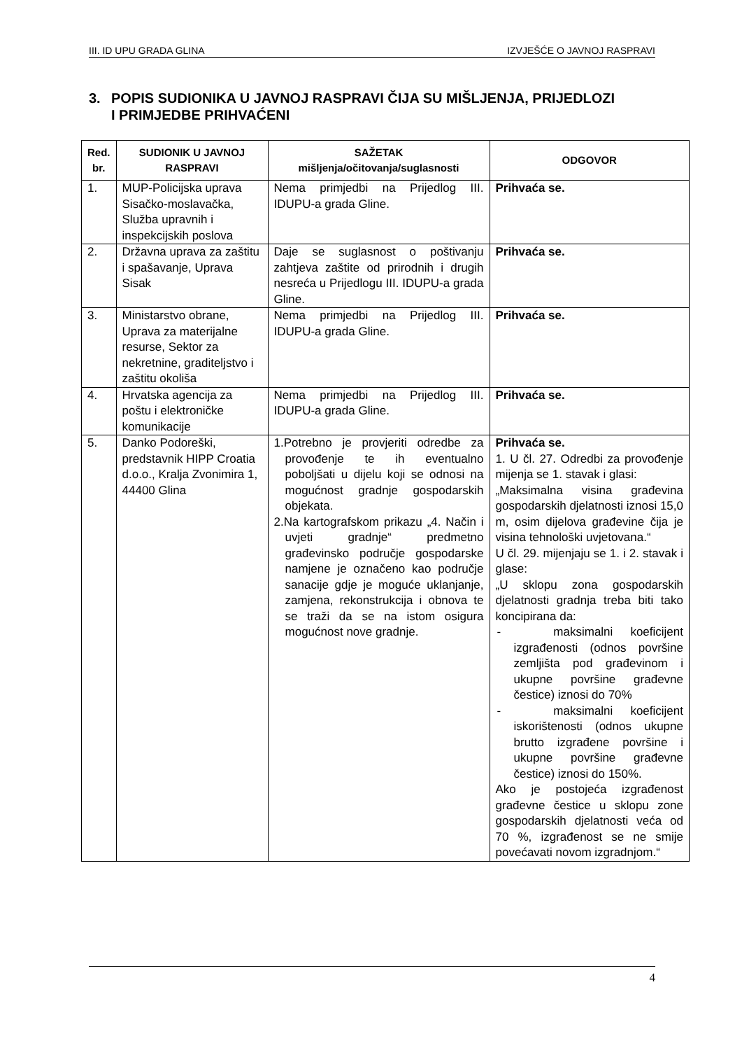III. ID UPU GRADA GLINA IZVJEŠĆE O JAVNOJ RASPRAVI
3. POPIS SUDIONIKA U JAVNOJ RASPRAVI ČIJA SU MIŠLJENJA, PRIJEDLOZI
I PRIMJEDBE PRIHVAĆENI
| Red. br. | SUDIONIK U JAVNOJ RASPRAVI | SAŽETAK mišljenja/očitovanja/suglasnosti | ODGOVOR |
| --- | --- | --- | --- |
| 1. | MUP-Policijska uprava Sisačko-moslavačka, Služba upravnih i inspekcijskih poslova | Nema primjedbi na Prijedlog III. IDUPU-a grada Gline. | Prihvaća se. |
| 2. | Državna uprava za zaštitu i spašavanje, Uprava Sisak | Daje se suglasnost o poštivanju zahtjeva zaštite od prirodnih i drugih nesreća u Prijedlogu III. IDUPU-a grada Gline. | Prihvaća se. |
| 3. | Ministarstvo obrane, Uprava za materijalne resurse, Sektor za nekretnine, graditeljstvo i zaštitu okoliša | Nema primjedbi na Prijedlog III. IDUPU-a grada Gline. | Prihvaća se. |
| 4. | Hrvatska agencija za poštu i elektroničke komunikacije | Nema primjedbi na Prijedlog III. IDUPU-a grada Gline. | Prihvaća se. |
| 5. | Danko Podoreški, predstavnik HIPP Croatia d.o.o., Kralja Zvonimira 1, 44400 Glina | 1.Potrebno je provjeriti odredbe za provođenje te ih eventualno poboljšati u dijelu koji se odnosi na mogućnost gradnje gospodarskih objekata. 2.Na kartografskom prikazu „4. Način i uvjeti gradnje“ predmetno građevinsko područje gospodarske namjene je označeno kao područje sanacije gdje je moguće uklanjanje, zamjena, rekonstrukcija i obnova te se traži da se na istom osigura mogućnost nove gradnje. | Prihvaća se. 1. U čl. 27. Odredbi za provođenje mijenja se 1. stavak i glasi: „Maksimalna visina građevina gospodarskih djelatnosti iznosi 15,0 m, osim dijelova građevine čija je visina tehnološki uvjetovana.“ U čl. 29. mijenjaju se 1. i 2. stavak i glase: „U sklopu zona gospodarskih djelatnosti gradnja treba biti tako koncipirana da: - maksimalni koeficijent izgrađenosti (odnos površine zemljišta pod građevinom i ukupne površine građevne čestice) iznosi do 70% - maksimalni koeficijent iskorištenosti (odnos ukupne brutto izgrađene površine i ukupne površine građevne čestice) iznosi do 150%. Ako je postojeća izgrađenost građevne čestice u sklopu zone gospodarskih djelatnosti veća od 70 %, izgrađenost se ne smije povećavati novom izgradnjom.“ |
4